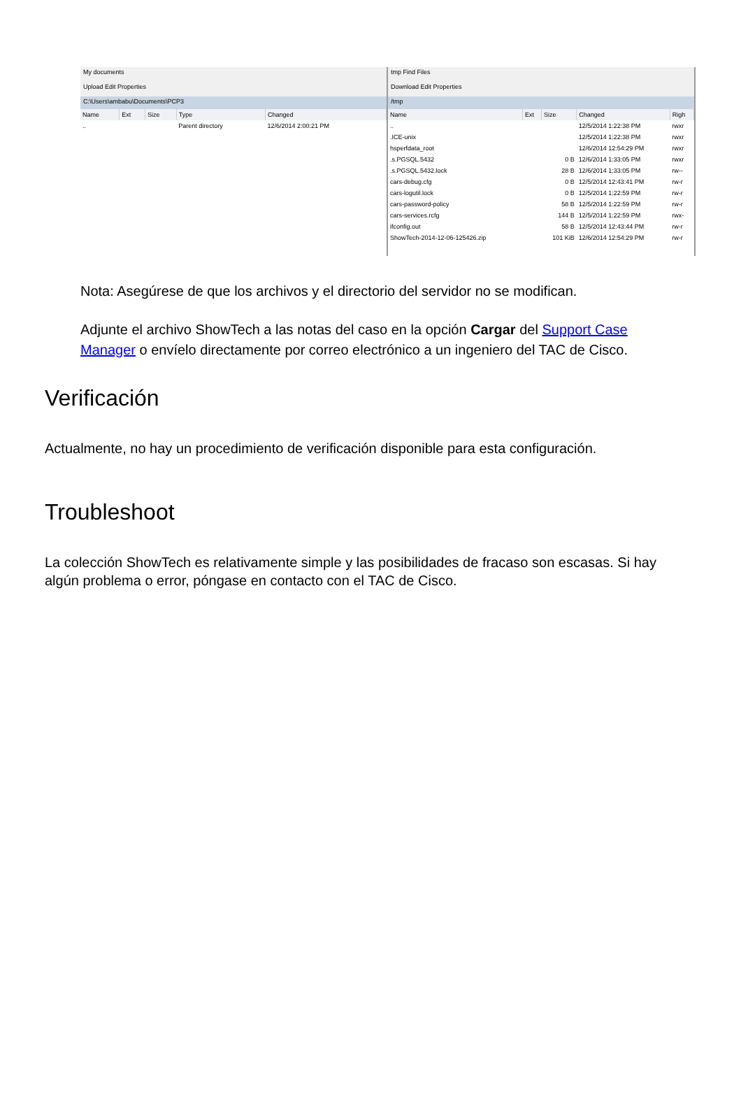My documents
Upload Edit Properties
C:\Users\ambabu\Documents\PCP3
| Name | Ext | Size | Type | Changed |
| --- | --- | --- | --- | --- |
| .. | | | Parent directory | 12/6/2014 2:00:21 PM |
tmp Find Files
Download Edit Properties
/tmp
| Name | Ext | Size | Changed | Righ |
| --- | --- | --- | --- | --- |
| .. | | | 12/5/2014 1:22:38 PM | rwxr |
| .ICE-unix | | | 12/5/2014 1:22:38 PM | rwxr |
| hsperfdata_root | | | 12/6/2014 12:54:29 PM | rwxr |
| .s.PGSQL.5432 | | 0 B | 12/6/2014 1:33:05 PM | rwxr |
| .s.PGSQL.5432.lock | | 28 B | 12/6/2014 1:33:05 PM | rw-- |
| cars-debug.cfg | | 0 B | 12/5/2014 12:43:41 PM | rw-r |
| cars-logutil.lock | | 0 B | 12/5/2014 1:22:59 PM | rw-r |
| cars-password-policy | | 58 B | 12/5/2014 1:22:59 PM | rw-r |
| cars-services.rcfg | | 144 B | 12/5/2014 1:22:59 PM | rwx- |
| ifconfig.out | | 58 B | 12/5/2014 12:43:44 PM | rw-r |
| ShowTech-2014-12-06-125426.zip | | 101 KiB | 12/6/2014 12:54:29 PM | rw-r |
Nota: Asegúrese de que los archivos y el directorio del servidor no se modifican.
Adjunte el archivo ShowTech a las notas del caso en la opción Cargar del Support Case Manager o envíelo directamente por correo electrónico a un ingeniero del TAC de Cisco.
Verificación
Actualmente, no hay un procedimiento de verificación disponible para esta configuración.
Troubleshoot
La colección ShowTech es relativamente simple y las posibilidades de fracaso son escasas. Si hay algún problema o error, póngase en contacto con el TAC de Cisco.